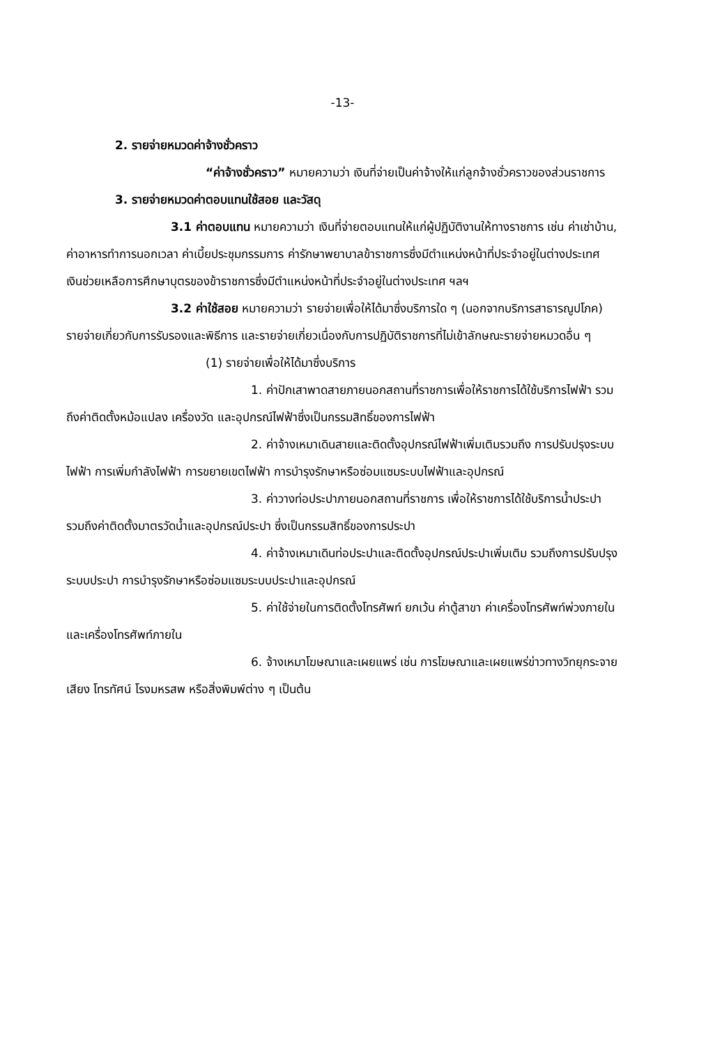-13-
2. รายจ่ายหมวดค่าจ้างชั่วคราว
“ค่าจ้างชั่วคราว” หมายความว่า เงินที่จ่ายเป็นค่าจ้างให้แก่ลูกจ้างชั่วคราวของส่วนราชการ
3. รายจ่ายหมวดค่าตอบแทนใช้สอย และวัสดุ
3.1 ค่าตอบแทน หมายความว่า เงินที่จ่ายตอบแทนให้แก่ผู้ปฏิบัติงานให้ทางราชการ เช่น ค่าเช่าบ้าน, ค่าอาหารทำการนอกเวลา ค่าเบี้ยประชุมกรรมการ ค่ารักษาพยาบาลข้าราชการซึ่งมีตำแหน่งหน้าที่ประจำอยู่ในต่างประเทศ เงินช่วยเหลือการศึกษาบุตรของข้าราชการซึ่งมีตำแหน่งหน้าที่ประจำอยู่ในต่างประเทศ ฯลฯ
3.2 ค่าใช้สอย หมายความว่า รายจ่ายเพื่อให้ได้มาซึ่งบริการใด ๆ (นอกจากบริการสาธารณูปโภค) รายจ่ายเกี่ยวกับการรับรองและพิธีการ และรายจ่ายเกี่ยวเนื่องกับการปฏิบัติราชการที่ไม่เข้าลักษณะรายจ่ายหมวดอื่น ๆ
(1) รายจ่ายเพื่อให้ได้มาซึ่งบริการ
1. ค่าปักเสาพาดสายภายนอกสถานที่ราชการเพื่อให้ราชการได้ใช้บริการไฟฟ้า รวมถึงค่าติดตั้งหม้อแปลง เครื่องวัด และอุปกรณ์ไฟฟ้าซึ่งเป็นกรรมสิทธิ์ของการไฟฟ้า
2. ค่าจ้างเหมาเดินสายและติดตั้งอุปกรณ์ไฟฟ้าเพิ่มเติมรวมถึง การปรับปรุงระบบไฟฟ้า การเพิ่มกำลังไฟฟ้า การขยายเขตไฟฟ้า การบำรุงรักษาหรือซ่อมแซมระบบไฟฟ้าและอุปกรณ์
3. ค่าวางท่อประปาภายนอกสถานที่ราชการ เพื่อให้ราชการได้ใช้บริการน้ำประปา รวมถึงค่าติดตั้งมาตรวัดน้ำและอุปกรณ์ประปา ซึ่งเป็นกรรมสิทธิ์ของการประปา
4. ค่าจ้างเหมาเดินท่อประปาและติดตั้งอุปกรณ์ประปาเพิ่มเติม รวมถึงการปรับปรุงระบบประปา การบำรุงรักษาหรือซ่อมแซมระบบประปาและอุปกรณ์
5. ค่าใช้จ่ายในการติดตั้งโทรศัพท์ ยกเว้น ค่าตู้สาขา ค่าเครื่องโทรศัพท์พ่วงภายใน และเครื่องโทรศัพท์ภายใน
6. จ้างเหมาโฆษณาและเผยแพร่ เช่น การโฆษณาและเผยแพร่ข่าวทางวิทยุกระจายเสียง โทรทัศน์ โรงมหรสพ หรือสิ่งพิมพ์ต่าง ๆ เป็นต้น